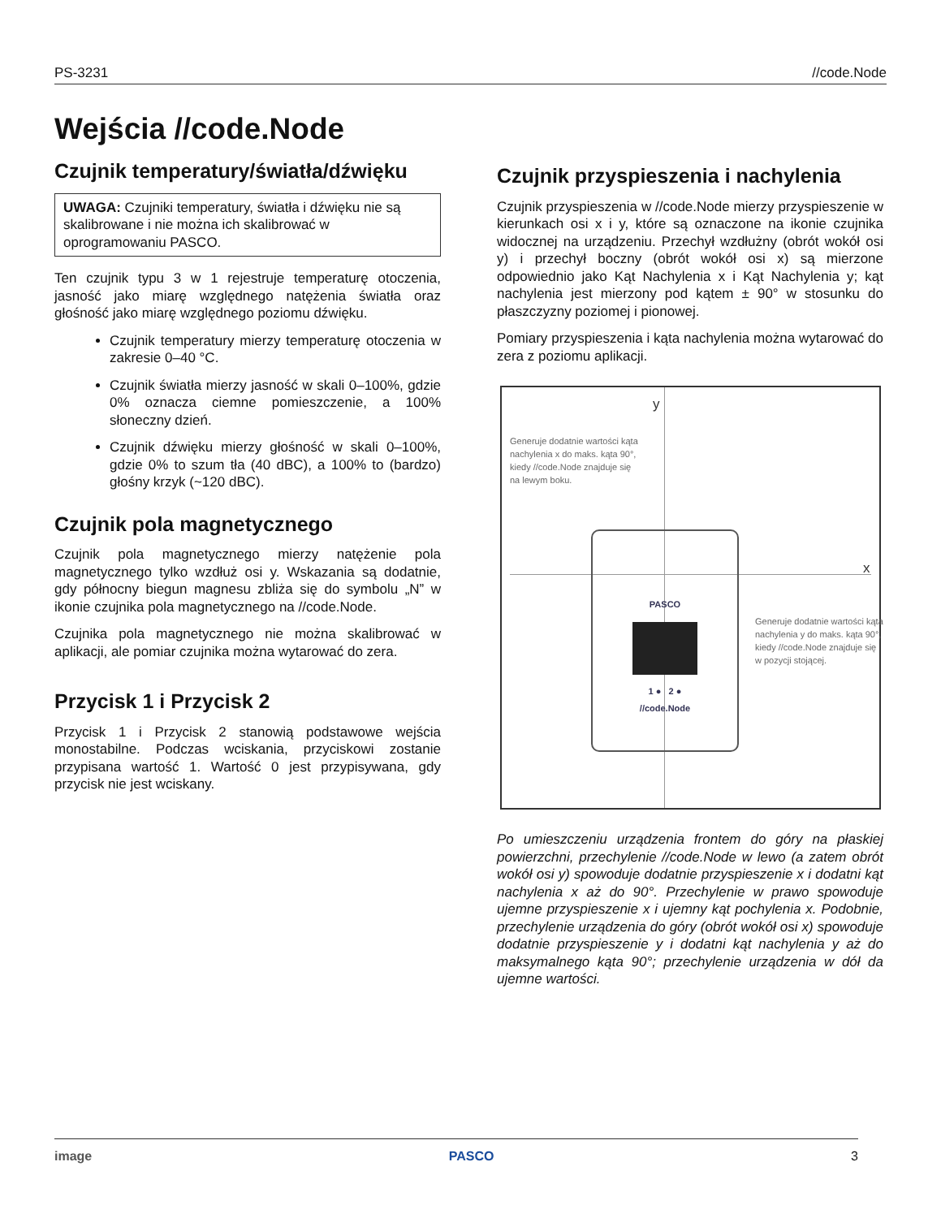PS-3231 //code.Node
Wejścia //code.Node
Czujnik temperatury/światła/dźwięku
UWAGA: Czujniki temperatury, światła i dźwięku nie są skalibrowane i nie można ich skalibrować w oprogramowaniu PASCO.
Ten czujnik typu 3 w 1 rejestruje temperaturę otoczenia, jasność jako miarę względnego natężenia światła oraz głośność jako miarę względnego poziomu dźwięku.
Czujnik temperatury mierzy temperaturę otoczenia w zakresie 0–40 °C.
Czujnik światła mierzy jasność w skali 0–100%, gdzie 0% oznacza ciemne pomieszczenie, a 100% słoneczny dzień.
Czujnik dźwięku mierzy głośność w skali 0–100%, gdzie 0% to szum tła (40 dBC), a 100% to (bardzo) głośny krzyk (~120 dBC).
Czujnik pola magnetycznego
Czujnik pola magnetycznego mierzy natężenie pola magnetycznego tylko wzdłuż osi y. Wskazania są dodatnie, gdy północny biegun magnesu zbliża się do symbolu „N” w ikonie czujnika pola magnetycznego na //code.Node.
Czujnika pola magnetycznego nie można skalibrować w aplikacji, ale pomiar czujnika można wytarować do zera.
Przycisk 1 i Przycisk 2
Przycisk 1 i Przycisk 2 stanowią podstawowe wejścia monostabilne. Podczas wciskania, przyciskowi zostanie przypisana wartość 1. Wartość 0 jest przypisywana, gdy przycisk nie jest wciskany.
Czujnik przyspieszenia i nachylenia
Czujnik przyspieszenia w //code.Node mierzy przyspieszenie w kierunkach osi x i y, które są oznaczone na ikonie czujnika widocznej na urządzeniu. Przechył wzdłużny (obrót wokół osi y) i przechył boczny (obrót wokół osi x) są mierzone odpowiednio jako Kąt Nachylenia x i Kąt Nachylenia y; kąt nachylenia jest mierzony pod kątem ± 90° w stosunku do płaszczyzny poziomej i pionowej.
Pomiary przyspieszenia i kąta nachylenia można wytarować do zera z poziomu aplikacji.
y
x
Generuje dodatnie wartości kąta nachylenia x do maks. kąta 90°, kiedy //code.Node znajduje się na lewym boku.
PASCO
1 ● 2 ●
//code.Node
Generuje dodatnie wartości kąta nachylenia y do maks. kąta 90°, kiedy //code.Node znajduje się w pozycji stojącej.
Po umieszczeniu urządzenia frontem do góry na płaskiej powierzchni, przechylenie //code.Node w lewo (a zatem obrót wokół osi y) spowoduje dodatnie przyspieszenie x i dodatni kąt nachylenia x aż do 90°. Przechylenie w prawo spowoduje ujemne przyspieszenie x i ujemny kąt pochylenia x. Podobnie, przechylenie urządzenia do góry (obrót wokół osi x) spowoduje dodatnie przyspieszenie y i dodatni kąt nachylenia y aż do maksymalnego kąta 90°; przechylenie urządzenia w dół da ujemne wartości.
image PASCO 3